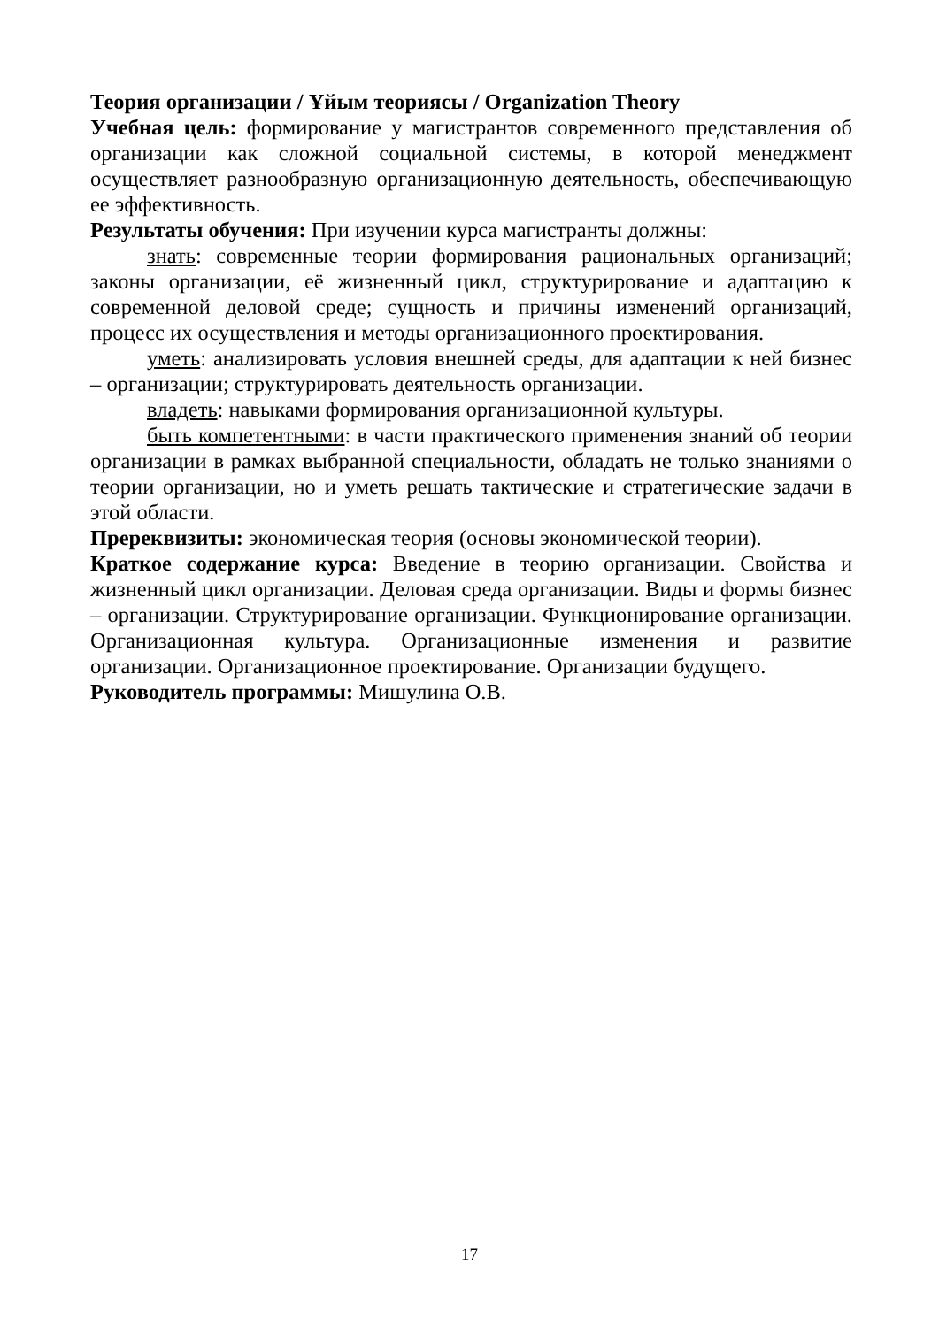Теория организации / Ұйым теориясы / Organization Theory
Учебная цель: формирование у магистрантов современного представления об организации как сложной социальной системы, в которой менеджмент осуществляет разнообразную организационную деятельность, обеспечивающую ее эффективность.
Результаты обучения: При изучении курса магистранты должны:
знать: современные теории формирования рациональных организаций; законы организации, её жизненный цикл, структурирование и адаптацию к современной деловой среде; сущность и причины изменений организаций, процесс их осуществления и методы организационного проектирования.
уметь: анализировать условия внешней среды, для адаптации к ней бизнес – организации; структурировать деятельность организации.
владеть: навыками формирования организационной культуры.
быть компетентными: в части практического применения знаний об теории организации в рамках выбранной специальности, обладать не только знаниями о теории организации, но и уметь решать тактические и стратегические задачи в этой области.
Пререквизиты: экономическая теория (основы экономической теории).
Краткое содержание курса: Введение в теорию организации. Свойства и жизненный цикл организации. Деловая среда организации. Виды и формы бизнес – организации. Структурирование организации. Функционирование организации. Организационная культура. Организационные изменения и развитие организации. Организационное проектирование. Организации будущего.
Руководитель программы: Мишулина О.В.
17